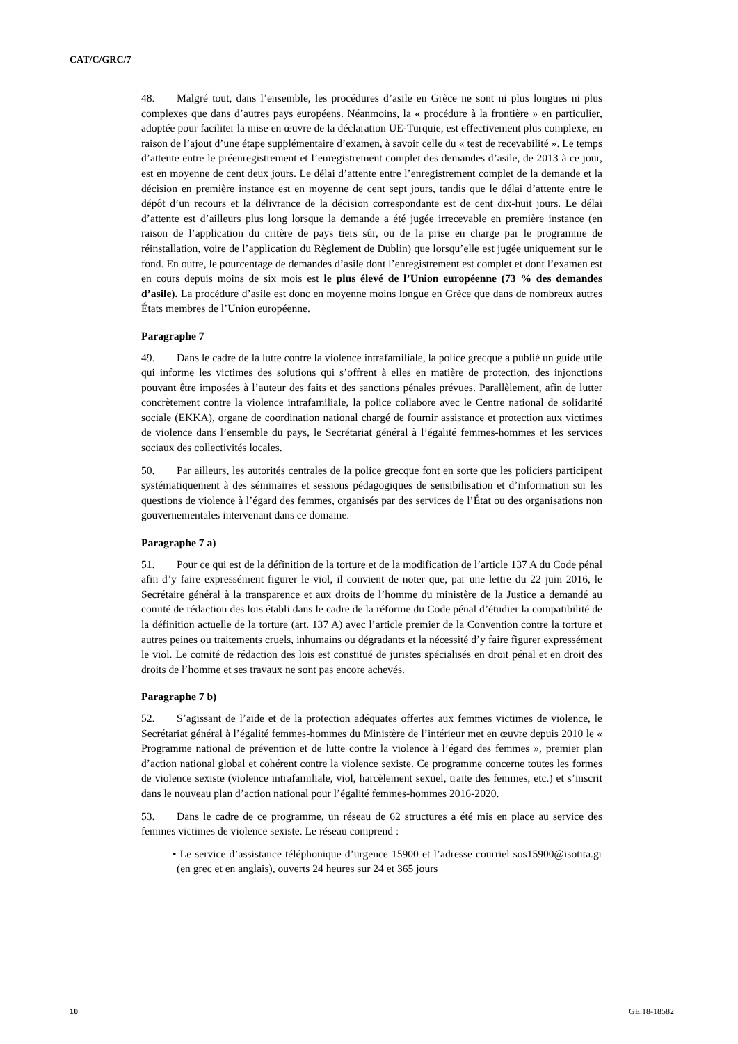CAT/C/GRC/7
48. Malgré tout, dans l’ensemble, les procédures d’asile en Grèce ne sont ni plus longues ni plus complexes que dans d’autres pays européens. Néanmoins, la « procédure à la frontière » en particulier, adoptée pour faciliter la mise en œuvre de la déclaration UE-Turquie, est effectivement plus complexe, en raison de l’ajout d’une étape supplémentaire d’examen, à savoir celle du « test de recevabilité ». Le temps d’attente entre le préenregistrement et l’enregistrement complet des demandes d’asile, de 2013 à ce jour, est en moyenne de cent deux jours. Le délai d’attente entre l’enregistrement complet de la demande et la décision en première instance est en moyenne de cent sept jours, tandis que le délai d’attente entre le dépôt d’un recours et la délivrance de la décision correspondante est de cent dix-huit jours. Le délai d’attente est d’ailleurs plus long lorsque la demande a été jugée irrecevable en première instance (en raison de l’application du critère de pays tiers sûr, ou de la prise en charge par le programme de réinstallation, voire de l’application du Règlement de Dublin) que lorsqu’elle est jugée uniquement sur le fond. En outre, le pourcentage de demandes d’asile dont l’enregistrement est complet et dont l’examen est en cours depuis moins de six mois est le plus élevé de l’Union européenne (73 % des demandes d’asile). La procédure d’asile est donc en moyenne moins longue en Grèce que dans de nombreux autres États membres de l’Union européenne.
Paragraphe 7
49. Dans le cadre de la lutte contre la violence intrafamiliale, la police grecque a publié un guide utile qui informe les victimes des solutions qui s’offrent à elles en matière de protection, des injonctions pouvant être imposées à l’auteur des faits et des sanctions pénales prévues. Parallèlement, afin de lutter concrètement contre la violence intrafamiliale, la police collabore avec le Centre national de solidarité sociale (EKKA), organe de coordination national chargé de fournir assistance et protection aux victimes de violence dans l’ensemble du pays, le Secrétariat général à l’égalité femmes-hommes et les services sociaux des collectivités locales.
50. Par ailleurs, les autorités centrales de la police grecque font en sorte que les policiers participent systématiquement à des séminaires et sessions pédagogiques de sensibilisation et d’information sur les questions de violence à l’égard des femmes, organisés par des services de l’État ou des organisations non gouvernementales intervenant dans ce domaine.
Paragraphe 7 a)
51. Pour ce qui est de la définition de la torture et de la modification de l’article 137 A du Code pénal afin d’y faire expressément figurer le viol, il convient de noter que, par une lettre du 22 juin 2016, le Secrétaire général à la transparence et aux droits de l’homme du ministère de la Justice a demandé au comité de rédaction des lois établi dans le cadre de la réforme du Code pénal d’étudier la compatibilité de la définition actuelle de la torture (art. 137 A) avec l’article premier de la Convention contre la torture et autres peines ou traitements cruels, inhumains ou dégradants et la nécessité d’y faire figurer expressément le viol. Le comité de rédaction des lois est constitué de juristes spécialisés en droit pénal et en droit des droits de l’homme et ses travaux ne sont pas encore achevés.
Paragraphe 7 b)
52. S’agissant de l’aide et de la protection adéquates offertes aux femmes victimes de violence, le Secrétariat général à l’égalité femmes-hommes du Ministère de l’intérieur met en œuvre depuis 2010 le « Programme national de prévention et de lutte contre la violence à l’égard des femmes », premier plan d’action national global et cohérent contre la violence sexiste. Ce programme concerne toutes les formes de violence sexiste (violence intrafamiliale, viol, harcèlement sexuel, traite des femmes, etc.) et s’inscrit dans le nouveau plan d’action national pour l’égalité femmes-hommes 2016-2020.
53. Dans le cadre de ce programme, un réseau de 62 structures a été mis en place au service des femmes victimes de violence sexiste. Le réseau comprend :
• Le service d’assistance téléphonique d’urgence 15900 et l’adresse courriel sos15900@isotita.gr (en grec et en anglais), ouverts 24 heures sur 24 et 365 jours
10 GE.18-18582